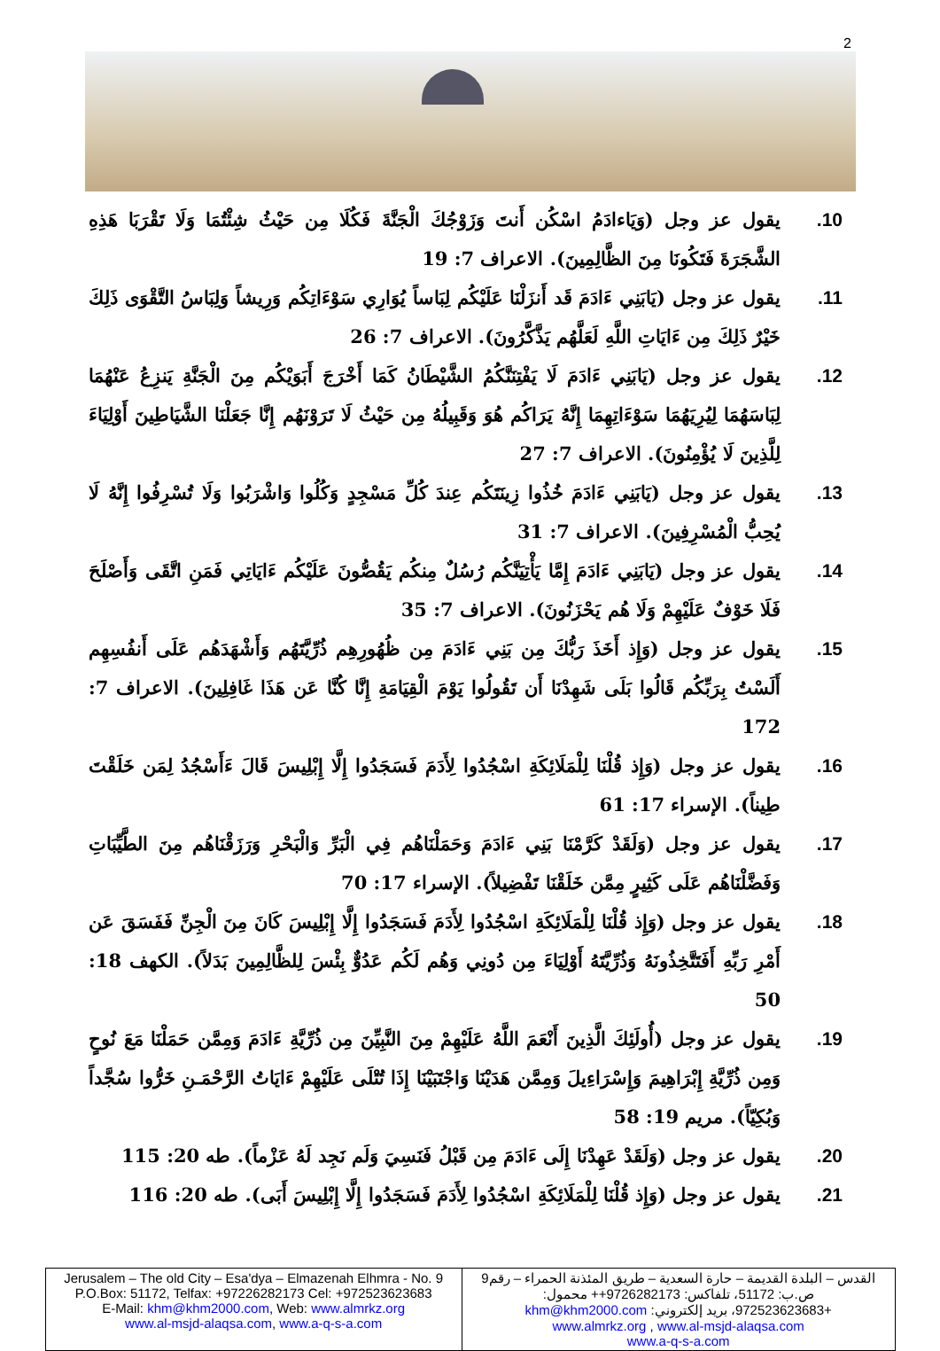2
10. يقول عز وجل (وَيَاءادَمُ اسْكُن أَنتَ وَزَوْجُكَ الْجَنَّةَ فَكُلَا مِن حَيْثُ شِئْتُمَا وَلَا تَقْرَبَا هَذِهِ الشَّجَرَةَ فَتَكُونَا مِنَ الظَّالِمِينَ). الاعراف 7: 19
11. يقول عز وجل (يَابَنِي ءَادَمَ قَد أَنزَلْنَا عَلَيْكُم لِبَاساً يُوَارِي سَوْءَاتِكُم وَرِيشاً وَلِبَاسُ التَّقْوَى ذَلِكَ خَيْرٌ ذَلِكَ مِن ءَايَاتِ اللَّهِ لَعَلَّهُم يَذَّكَّرُونَ). الاعراف 7: 26
12. يقول عز وجل (يَابَنِي ءَادَمَ لَا يَفْتِنَنَّكُمُ الشَّيْطَانُ كَمَا أَخْرَجَ أَبَوَيْكُم مِنَ الْجَنَّةِ يَنزِعُ عَنْهُمَا لِبَاسَهُمَا لِيُرِيَهُمَا سَوْءَاتِهِمَا إِنَّهُ يَرَاكُم هُوَ وَقَبِيلُهُ مِن حَيْثُ لَا تَرَوْنَهُم إِنَّا جَعَلْنَا الشَّيَاطِينَ أَوْلِيَاءَ لِلَّذِينَ لَا يُؤْمِنُونَ). الاعراف 7: 27
13. يقول عز وجل (يَابَنِي ءَادَمَ خُذُوا زِينَتَكُم عِندَ كُلِّ مَسْجِدٍ وَكُلُوا وَاشْرَبُوا وَلَا تُسْرِفُوا إِنَّهُ لَا يُحِبُّ الْمُسْرِفِينَ). الاعراف 7: 31
14. يقول عز وجل (يَابَنِي ءَادَمَ إِمَّا يَأْتِيَنَّكُم رُسُلٌ مِنكُم يَقُصُّونَ عَلَيْكُم ءَايَاتِي فَمَنِ اتَّقَى وَأَصْلَحَ فَلَا خَوْفٌ عَلَيْهِمْ وَلَا هُم يَحْزَنُونَ). الاعراف 7: 35
15. يقول عز وجل (وَإِذ أَخَذَ رَبُّكَ مِن بَنِي ءَادَمَ مِن ظُهُورِهِم ذُرِّيَّتَهُم وَأَشْهَدَهُم عَلَى أَنفُسِهِم أَلَسْتُ بِرَبِّكُم قَالُوا بَلَى شَهِدْنَا أَن تَقُولُوا يَوْمَ الْقِيَامَةِ إِنَّا كُنَّا عَن هَذَا غَافِلِينَ). الاعراف 7: 172
16. يقول عز وجل (وَإِذ قُلْنَا لِلْمَلَائِكَةِ اسْجُدُوا لِأَدَمَ فَسَجَدُوا إِلَّا إِبْلِيسَ قَالَ ءَأَسْجُدُ لِمَن خَلَقْتَ طِيناً). الإسراء 17: 61
17. يقول عز وجل (وَلَقَدْ كَرَّمْنَا بَنِي ءَادَمَ وَحَمَلْنَاهُم فِي الْبَرِّ وَالْبَحْرِ وَرَزَقْنَاهُم مِنَ الطَّيِّبَاتِ وَفَضَّلْنَاهُم عَلَى كَثِيرٍ مِمَّن خَلَقْنَا تَفْضِيلاً). الإسراء 17: 70
18. يقول عز وجل (وَإِذ قُلْنَا لِلْمَلَائِكَةِ اسْجُدُوا لِأَدَمَ فَسَجَدُوا إِلَّا إِبْلِيسَ كَانَ مِنَ الْجِنِّ فَفَسَقَ عَن أَمْرِ رَبِّهِ أَفَتَتَّخِذُونَهُ وَذُرِّيَّتَهُ أَوْلِيَاءَ مِن دُونِي وَهُم لَكُم عَدُوٌّ بِئْسَ لِلظَّالِمِينَ بَدَلاً). الكهف 18: 50
19. يقول عز وجل (أُولَئِكَ الَّذِينَ أَنْعَمَ اللَّهُ عَلَيْهِمْ مِنَ النَّبِيِّنَ مِن ذُرِّيَّةِ ءَادَمَ وَمِمَّن حَمَلْنَا مَعَ نُوحٍ وَمِن ذُرِّيَّةِ إِبْرَاهِيمَ وَإِسْرَاءِيلَ وَمِمَّن هَدَيْنَا وَاجْتَبَيْنَا إِذَا تُتْلَى عَلَيْهِمْ ءَايَاتُ الرَّحْمَـنِ خَرُّوا سُجَّداً وَبُكِيّاً). مريم 19: 58
20. يقول عز وجل (وَلَقَدْ عَهِدْنَا إِلَى ءَادَمَ مِن قَبْلُ فَنَسِيَ وَلَم نَجِد لَهُ عَزْماً). طه 20: 115
21. يقول عز وجل (وَإِذ قُلْنَا لِلْمَلَائِكَةِ اسْجُدُوا لِأَدَمَ فَسَجَدُوا إِلَّا إِبْلِيسَ أَبَى). طه 20: 116
| Jerusalem – The old City – Esa'dya – Elmazenah Elhmra - No. 9 P.O.Box: 51172, Telfax: +97226282173 Cel: +972523623683 E-Mail: khm@khm2000.com , Web: www.almrkz.org www.al-msjd-alaqsa.com , www.a-q-s-a.com | القدس – البلدة القديمة – حارة السعدية – طريق المئذنة الحمراء – رقم9 ص.ب: 51172، تلفاكس: 9726282173++ محمول: +972523623683، بريد إلكتروني: khm@khm2000.com www.almrkz.org , www.al-msjd-alaqsa.com www.a-q-s-a.com |